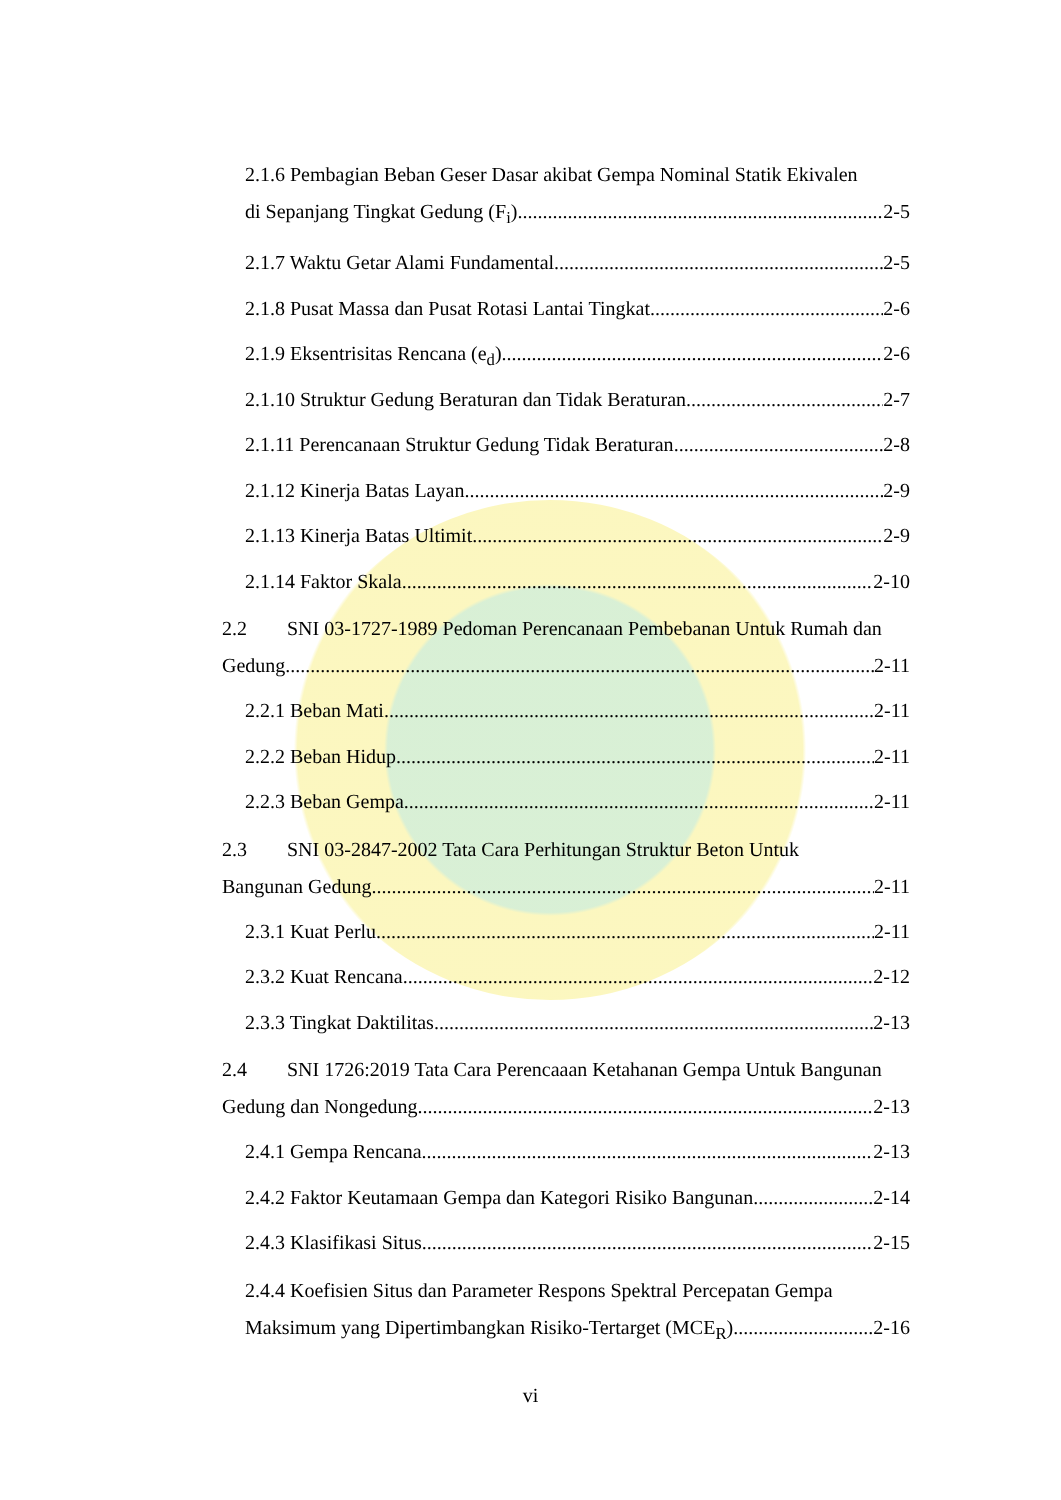2.1.6 Pembagian Beban Geser Dasar akibat Gempa Nominal Statik Ekivalen
di Sepanjang Tingkat Gedung (F<sub>i</sub>) 2-5
2.1.7 Waktu Getar Alami Fundamental 2-5
2.1.8 Pusat Massa dan Pusat Rotasi Lantai Tingkat 2-6
2.1.9 Eksentrisitas Rencana (e<sub>d</sub>) 2-6
2.1.10 Struktur Gedung Beraturan dan Tidak Beraturan 2-7
2.1.11 Perencanaan Struktur Gedung Tidak Beraturan 2-8
2.1.12 Kinerja Batas Layan 2-9
2.1.13 Kinerja Batas Ultimit 2-9
2.1.14 Faktor Skala 2-10
2.2 SNI 03-1727-1989 Pedoman Perencanaan Pembebanan Untuk Rumah dan
Gedung 2-11
2.2.1 Beban Mati 2-11
2.2.2 Beban Hidup 2-11
2.2.3 Beban Gempa 2-11
2.3 SNI 03-2847-2002 Tata Cara Perhitungan Struktur Beton Untuk
Bangunan Gedung 2-11
2.3.1 Kuat Perlu 2-11
2.3.2 Kuat Rencana 2-12
2.3.3 Tingkat Daktilitas 2-13
2.4 SNI 1726:2019 Tata Cara Perencaaan Ketahanan Gempa Untuk Bangunan
Gedung dan Nongedung 2-13
2.4.1 Gempa Rencana 2-13
2.4.2 Faktor Keutamaan Gempa dan Kategori Risiko Bangunan 2-14
2.4.3 Klasifikasi Situs 2-15
2.4.4 Koefisien Situs dan Parameter Respons Spektral Percepatan Gempa
Maksimum yang Dipertimbangkan Risiko-Tertarget (MCE<sub>R</sub>) 2-16
vi